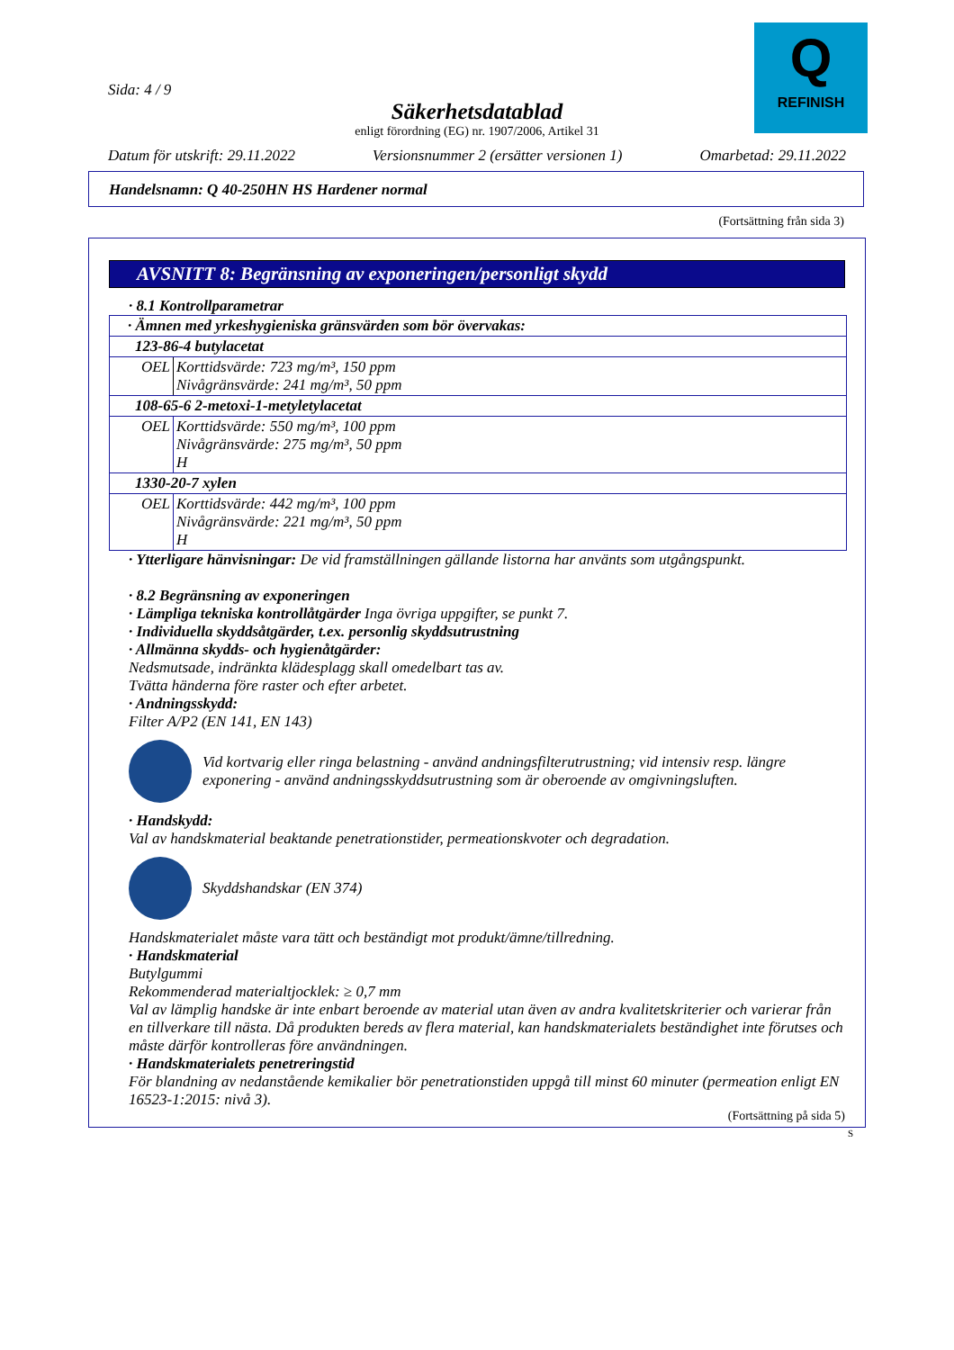Q
REFINISH
Sida: 4 / 9
Säkerhetsdatablad
enligt förordning (EG) nr. 1907/2006, Artikel 31
Datum för utskrift: 29.11.2022 Versionsnummer 2 (ersätter versionen 1) Omarbetad: 29.11.2022
Handelsnamn: Q 40-250HN HS Hardener normal
(Fortsättning från sida 3)
AVSNITT 8: Begränsning av exponeringen/personligt skydd
· 8.1 Kontrollparametrar
| · Ämnen med yrkeshygieniska gränsvärden som bör övervakas: | |
| 123-86-4 butylacetat | |
| OEL | Korttidsvärde: 723 mg/m³, 150 ppm Nivågränsvärde: 241 mg/m³, 50 ppm |
| 108-65-6 2-metoxi-1-metyletylacetat | |
| OEL | Korttidsvärde: 550 mg/m³, 100 ppm Nivågränsvärde: 275 mg/m³, 50 ppm H |
| 1330-20-7 xylen | |
| OEL | Korttidsvärde: 442 mg/m³, 100 ppm Nivågränsvärde: 221 mg/m³, 50 ppm H |
· Ytterligare hänvisningar: De vid framställningen gällande listorna har använts som utgångspunkt.
· 8.2 Begränsning av exponeringen
· Lämpliga tekniska kontrollåtgärder Inga övriga uppgifter, se punkt 7.
· Individuella skyddsåtgärder, t.ex. personlig skyddsutrustning
· Allmänna skydds- och hygienåtgärder:
Nedsmutsade, indränkta klädesplagg skall omedelbart tas av.
Tvätta händerna före raster och efter arbetet.
· Andningsskydd:
Filter A/P2 (EN 141, EN 143)
Vid kortvarig eller ringa belastning - använd andningsfilterutrustning; vid intensiv resp. längre exponering - använd andningsskyddsutrustning som är oberoende av omgivningsluften.
· Handskydd:
Val av handskmaterial beaktande penetrationstider, permeationskvoter och degradation.
Skyddshandskar (EN 374)
Handskmaterialet måste vara tätt och beständigt mot produkt/ämne/tillredning.
· Handskmaterial
Butylgummi
Rekommenderad materialtjocklek: ≥ 0,7 mm
Val av lämplig handske är inte enbart beroende av material utan även av andra kvalitetskriterier och varierar från en tillverkare till nästa. Då produkten bereds av flera material, kan handskmaterialets beständighet inte förutses och måste därför kontrolleras före användningen.
· Handskmaterialets penetreringstid
För blandning av nedanstående kemikalier bör penetrationstiden uppgå till minst 60 minuter (permeation enligt EN 16523-1:2015: nivå 3).
(Fortsättning på sida 5)
S